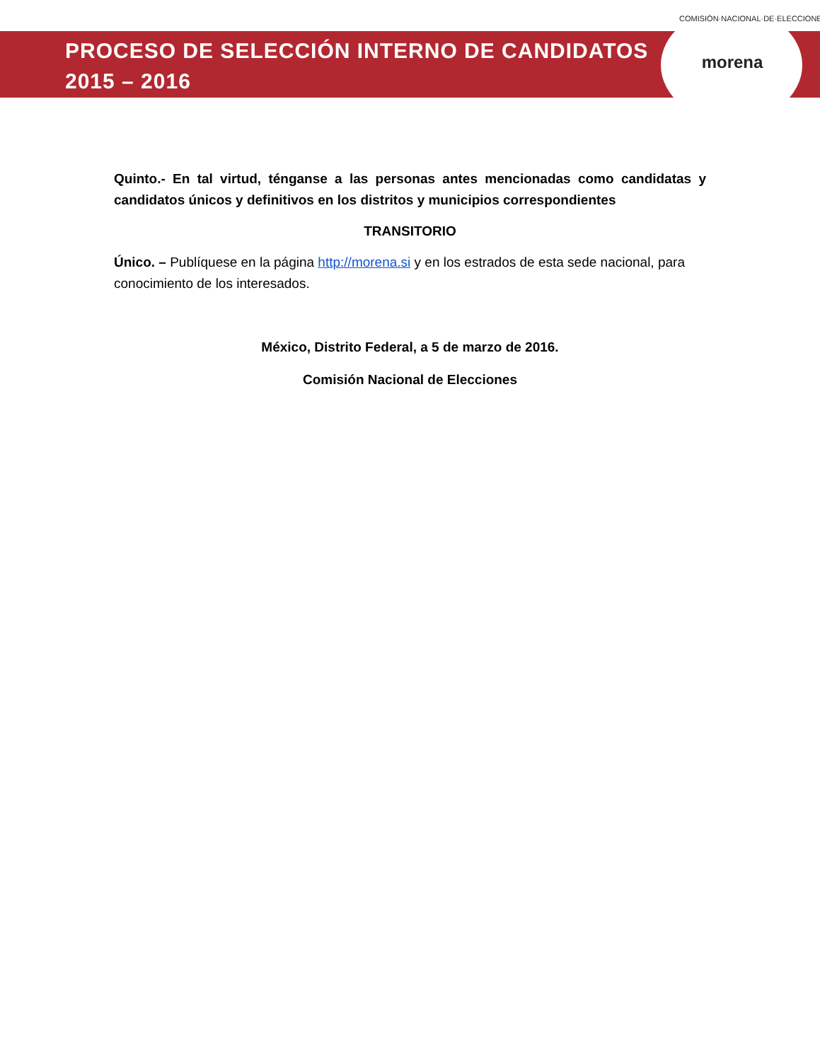PROCESO DE SELECCIÓN INTERNO DE CANDIDATOS
2015 – 2016
COMISIÓN·NACIONAL·DE·ELECCIONES
morena
Quinto.- En tal virtud, ténganse a las personas antes mencionadas como candidatas y candidatos únicos y definitivos en los distritos y municipios correspondientes
TRANSITORIO
Único. – Publíquese en la página http://morena.si y en los estrados de esta sede nacional, para conocimiento de los interesados.
México, Distrito Federal, a 5 de marzo de 2016.
Comisión Nacional de Elecciones